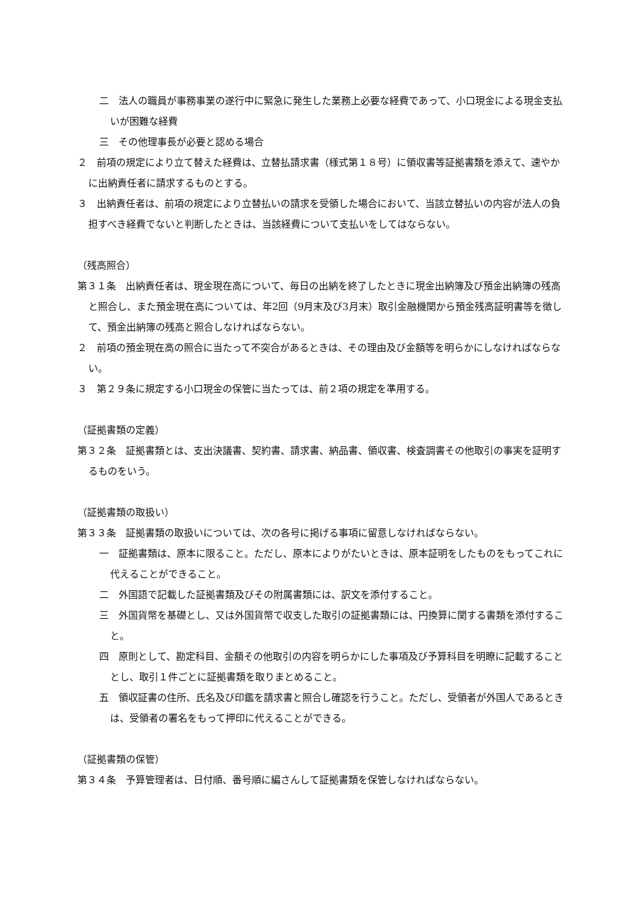二　法人の職員が事務事業の遂行中に緊急に発生した業務上必要な経費であって、小口現金による現金支払いが困難な経費
三　その他理事長が必要と認める場合
２　前項の規定により立て替えた経費は、立替払請求書（様式第１８号）に領収書等証拠書類を添えて、速やかに出納責任者に請求するものとする。
３　出納責任者は、前項の規定により立替払いの請求を受領した場合において、当該立替払いの内容が法人の負担すべき経費でないと判断したときは、当該経費について支払いをしてはならない。
（残高照合）
第３１条　出納責任者は、現金現在高について、毎日の出納を終了したときに現金出納簿及び預金出納簿の残高と照合し、また預金現在高については、年2回（9月末及び3月末）取引金融機関から預金残高証明書等を徴して、預金出納簿の残高と照合しなければならない。
２　前項の預金現在高の照合に当たって不突合があるときは、その理由及び金額等を明らかにしなければならない。
３　第２９条に規定する小口現金の保管に当たっては、前２項の規定を準用する。
（証拠書類の定義）
第３２条　証拠書類とは、支出決議書、契約書、請求書、納品書、領収書、検査調書その他取引の事実を証明するものをいう。
（証拠書類の取扱い）
第３３条　証拠書類の取扱いについては、次の各号に掲げる事項に留意しなければならない。
一　証拠書類は、原本に限ること。ただし、原本によりがたいときは、原本証明をしたものをもってこれに代えることができること。
二　外国語で記載した証拠書類及びその附属書類には、訳文を添付すること。
三　外国貨幣を基礎とし、又は外国貨幣で収支した取引の証拠書類には、円換算に関する書類を添付すること。
四　原則として、勘定科目、金額その他取引の内容を明らかにした事項及び予算科目を明瞭に記載することとし、取引１件ごとに証拠書類を取りまとめること。
五　領収証書の住所、氏名及び印鑑を請求書と照合し確認を行うこと。ただし、受領者が外国人であるときは、受領者の署名をもって押印に代えることができる。
（証拠書類の保管）
第３４条　予算管理者は、日付順、番号順に編さんして証拠書類を保管しなければならない。